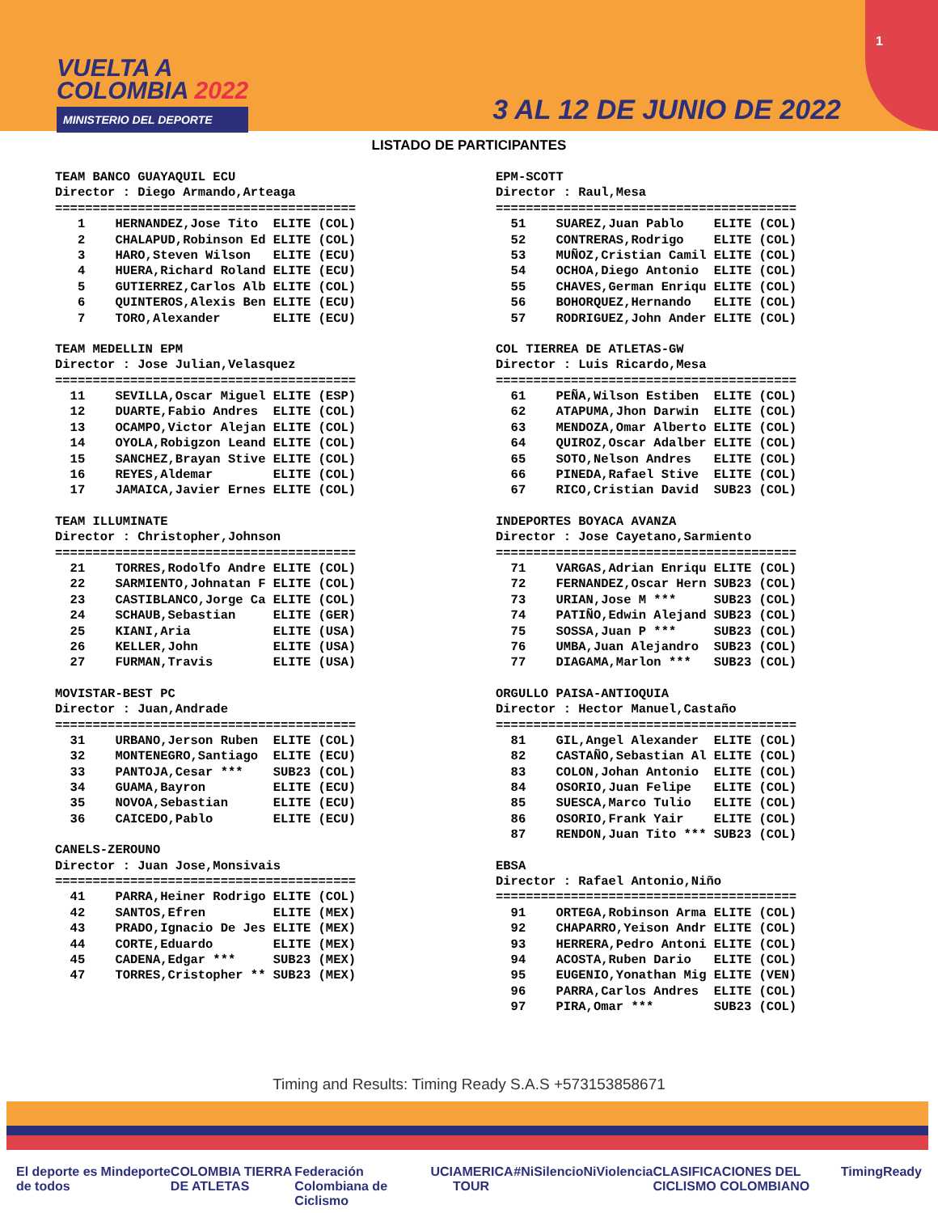VUELTA A
COLOMBIA 2022
MINISTERIO DEL DEPORTE
1
3 AL 12 DE JUNIO DE 2022
LISTADO DE PARTICIPANTES
TEAM BANCO GUAYAQUIL ECU
Director : Diego Armando,Arteaga
========================================
1 HERNANDEZ,Jose Tito ELITE (COL)
2 CHALAPUD,Robinson Ed ELITE (COL)
3 HARO,Steven Wilson ELITE (ECU)
4 HUERA,Richard Roland ELITE (ECU)
5 GUTIERREZ,Carlos Alb ELITE (COL)
6 QUINTEROS,Alexis Ben ELITE (ECU)
7 TORO,Alexander ELITE (ECU)
TEAM MEDELLIN EPM
Director : Jose Julian,Velasquez
========================================
11 SEVILLA,Oscar Miguel ELITE (ESP)
12 DUARTE,Fabio Andres ELITE (COL)
13 OCAMPO,Victor Alejan ELITE (COL)
14 OYOLA,Robigzon Leand ELITE (COL)
15 SANCHEZ,Brayan Stive ELITE (COL)
16 REYES,Aldemar ELITE (COL)
17 JAMAICA,Javier Ernes ELITE (COL)
TEAM ILLUMINATE
Director : Christopher,Johnson
========================================
21 TORRES,Rodolfo Andre ELITE (COL)
22 SARMIENTO,Johnatan F ELITE (COL)
23 CASTIBLANCO,Jorge Ca ELITE (COL)
24 SCHAUB,Sebastian ELITE (GER)
25 KIANI,Aria ELITE (USA)
26 KELLER,John ELITE (USA)
27 FURMAN,Travis ELITE (USA)
MOVISTAR-BEST PC
Director : Juan,Andrade
========================================
31 URBANO,Jerson Ruben ELITE (COL)
32 MONTENEGRO,Santiago ELITE (ECU)
33 PANTOJA,Cesar *** SUB23 (COL)
34 GUAMA,Bayron ELITE (ECU)
35 NOVOA,Sebastian ELITE (ECU)
36 CAICEDO,Pablo ELITE (ECU)
CANELS-ZEROUNO
Director : Juan Jose,Monsivais
========================================
41 PARRA,Heiner Rodrigo ELITE (COL)
42 SANTOS,Efren ELITE (MEX)
43 PRADO,Ignacio De Jes ELITE (MEX)
44 CORTE,Eduardo ELITE (MEX)
45 CADENA,Edgar *** SUB23 (MEX)
47 TORRES,Cristopher ** SUB23 (MEX)
EPM-SCOTT
Director : Raul,Mesa
========================================
51 SUAREZ,Juan Pablo ELITE (COL)
52 CONTRERAS,Rodrigo ELITE (COL)
53 MUÑOZ,Cristian Camil ELITE (COL)
54 OCHOA,Diego Antonio ELITE (COL)
55 CHAVES,German Enriqu ELITE (COL)
56 BOHORQUEZ,Hernando ELITE (COL)
57 RODRIGUEZ,John Ander ELITE (COL)
COL TIERREA DE ATLETAS-GW
Director : Luis Ricardo,Mesa
========================================
61 PEÑA,Wilson Estiben ELITE (COL)
62 ATAPUMA,Jhon Darwin ELITE (COL)
63 MENDOZA,Omar Alberto ELITE (COL)
64 QUIROZ,Oscar Adalber ELITE (COL)
65 SOTO,Nelson Andres ELITE (COL)
66 PINEDA,Rafael Stive ELITE (COL)
67 RICO,Cristian David SUB23 (COL)
INDEPORTES BOYACA AVANZA
Director : Jose Cayetano,Sarmiento
========================================
71 VARGAS,Adrian Enriqu ELITE (COL)
72 FERNANDEZ,Oscar Hern SUB23 (COL)
73 URIAN,Jose M *** SUB23 (COL)
74 PATIÑO,Edwin Alejand SUB23 (COL)
75 SOSSA,Juan P *** SUB23 (COL)
76 UMBA,Juan Alejandro SUB23 (COL)
77 DIAGAMA,Marlon *** SUB23 (COL)
ORGULLO PAISA-ANTIOQUIA
Director : Hector Manuel,Castaño
========================================
81 GIL,Angel Alexander ELITE (COL)
82 CASTAÑO,Sebastian Al ELITE (COL)
83 COLON,Johan Antonio ELITE (COL)
84 OSORIO,Juan Felipe ELITE (COL)
85 SUESCA,Marco Tulio ELITE (COL)
86 OSORIO,Frank Yair ELITE (COL)
87 RENDON,Juan Tito *** SUB23 (COL)
EBSA
Director : Rafael Antonio,Niño
========================================
91 ORTEGA,Robinson Arma ELITE (COL)
92 CHAPARRO,Yeison Andr ELITE (COL)
93 HERRERA,Pedro Antoni ELITE (COL)
94 ACOSTA,Ruben Dario ELITE (COL)
95 EUGENIO,Yonathan Mig ELITE (VEN)
96 PARRA,Carlos Andres ELITE (COL)
97 PIRA,Omar *** SUB23 (COL)
Timing and Results: Timing Ready S.A.S +573153858671
El deporte es de todos Mindeporte COLOMBIA TIERRA DE ATLETAS Federación Colombiana de Ciclismo UCI AMERICA TOUR #NiSilencioNiViolencia CLASIFICACIONES DEL CICLISMO COLOMBIANO TimingReady